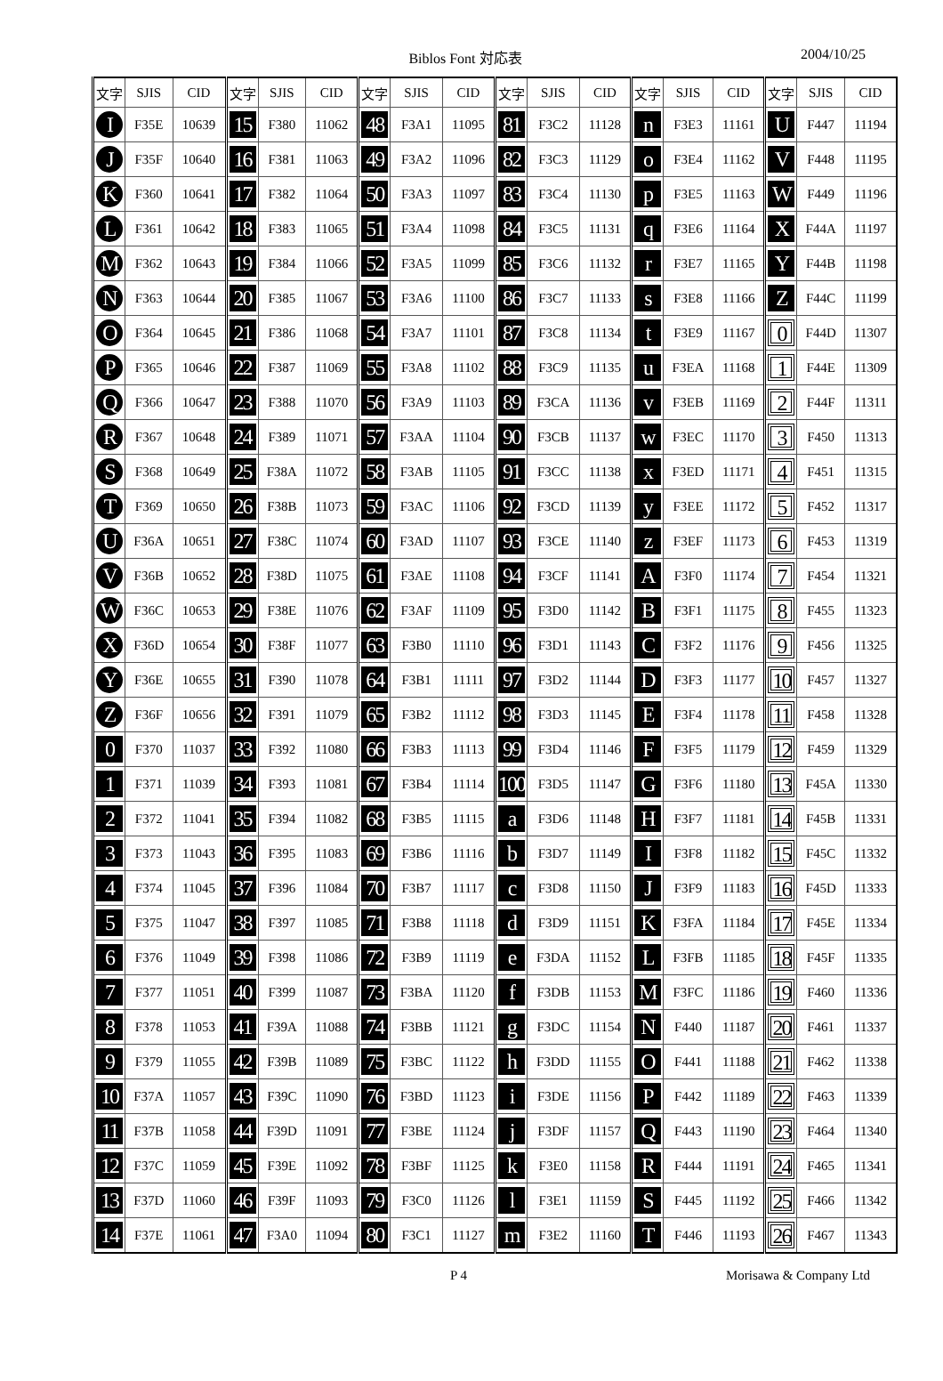Biblos Font 対応表 2004/10/25
| 文字 | SJIS | CID | 文字 | SJIS | CID | 文字 | SJIS | CID | 文字 | SJIS | CID | 文字 | SJIS | CID | 文字 | SJIS | CID |
| --- | --- | --- | --- | --- | --- | --- | --- | --- | --- | --- | --- | --- | --- | --- | --- | --- | --- |
| I | F35E | 10639 | 15 | F380 | 11062 | 48 | F3A1 | 11095 | 81 | F3C2 | 11128 | n | F3E3 | 11161 | U | F447 | 11194 |
| J | F35F | 10640 | 16 | F381 | 11063 | 49 | F3A2 | 11096 | 82 | F3C3 | 11129 | o | F3E4 | 11162 | V | F448 | 11195 |
| K | F360 | 10641 | 17 | F382 | 11064 | 50 | F3A3 | 11097 | 83 | F3C4 | 11130 | p | F3E5 | 11163 | W | F449 | 11196 |
| L | F361 | 10642 | 18 | F383 | 11065 | 51 | F3A4 | 11098 | 84 | F3C5 | 11131 | q | F3E6 | 11164 | X | F44A | 11197 |
| M | F362 | 10643 | 19 | F384 | 11066 | 52 | F3A5 | 11099 | 85 | F3C6 | 11132 | r | F3E7 | 11165 | Y | F44B | 11198 |
| N | F363 | 10644 | 20 | F385 | 11067 | 53 | F3A6 | 11100 | 86 | F3C7 | 11133 | s | F3E8 | 11166 | Z | F44C | 11199 |
| O | F364 | 10645 | 21 | F386 | 11068 | 54 | F3A7 | 11101 | 87 | F3C8 | 11134 | t | F3E9 | 11167 | 0 | F44D | 11307 |
| P | F365 | 10646 | 22 | F387 | 11069 | 55 | F3A8 | 11102 | 88 | F3C9 | 11135 | u | F3EA | 11168 | 1 | F44E | 11309 |
| Q | F366 | 10647 | 23 | F388 | 11070 | 56 | F3A9 | 11103 | 89 | F3CA | 11136 | v | F3EB | 11169 | 2 | F44F | 11311 |
| R | F367 | 10648 | 24 | F389 | 11071 | 57 | F3AA | 11104 | 90 | F3CB | 11137 | w | F3EC | 11170 | 3 | F450 | 11313 |
| S | F368 | 10649 | 25 | F38A | 11072 | 58 | F3AB | 11105 | 91 | F3CC | 11138 | x | F3ED | 11171 | 4 | F451 | 11315 |
| T | F369 | 10650 | 26 | F38B | 11073 | 59 | F3AC | 11106 | 92 | F3CD | 11139 | y | F3EE | 11172 | 5 | F452 | 11317 |
| U | F36A | 10651 | 27 | F38C | 11074 | 60 | F3AD | 11107 | 93 | F3CE | 11140 | z | F3EF | 11173 | 6 | F453 | 11319 |
| V | F36B | 10652 | 28 | F38D | 11075 | 61 | F3AE | 11108 | 94 | F3CF | 11141 | A | F3F0 | 11174 | 7 | F454 | 11321 |
| W | F36C | 10653 | 29 | F38E | 11076 | 62 | F3AF | 11109 | 95 | F3D0 | 11142 | B | F3F1 | 11175 | 8 | F455 | 11323 |
| X | F36D | 10654 | 30 | F38F | 11077 | 63 | F3B0 | 11110 | 96 | F3D1 | 11143 | C | F3F2 | 11176 | 9 | F456 | 11325 |
| Y | F36E | 10655 | 31 | F390 | 11078 | 64 | F3B1 | 11111 | 97 | F3D2 | 11144 | D | F3F3 | 11177 | 10 | F457 | 11327 |
| Z | F36F | 10656 | 32 | F391 | 11079 | 65 | F3B2 | 11112 | 98 | F3D3 | 11145 | E | F3F4 | 11178 | 11 | F458 | 11328 |
| 0 | F370 | 11037 | 33 | F392 | 11080 | 66 | F3B3 | 11113 | 99 | F3D4 | 11146 | F | F3F5 | 11179 | 12 | F459 | 11329 |
| 1 | F371 | 11039 | 34 | F393 | 11081 | 67 | F3B4 | 11114 | 100 | F3D5 | 11147 | G | F3F6 | 11180 | 13 | F45A | 11330 |
| 2 | F372 | 11041 | 35 | F394 | 11082 | 68 | F3B5 | 11115 | a | F3D6 | 11148 | H | F3F7 | 11181 | 14 | F45B | 11331 |
| 3 | F373 | 11043 | 36 | F395 | 11083 | 69 | F3B6 | 11116 | b | F3D7 | 11149 | I | F3F8 | 11182 | 15 | F45C | 11332 |
| 4 | F374 | 11045 | 37 | F396 | 11084 | 70 | F3B7 | 11117 | c | F3D8 | 11150 | J | F3F9 | 11183 | 16 | F45D | 11333 |
| 5 | F375 | 11047 | 38 | F397 | 11085 | 71 | F3B8 | 11118 | d | F3D9 | 11151 | K | F3FA | 11184 | 17 | F45E | 11334 |
| 6 | F376 | 11049 | 39 | F398 | 11086 | 72 | F3B9 | 11119 | e | F3DA | 11152 | L | F3FB | 11185 | 18 | F45F | 11335 |
| 7 | F377 | 11051 | 40 | F399 | 11087 | 73 | F3BA | 11120 | f | F3DB | 11153 | M | F3FC | 11186 | 19 | F460 | 11336 |
| 8 | F378 | 11053 | 41 | F39A | 11088 | 74 | F3BB | 11121 | g | F3DC | 11154 | N | F440 | 11187 | 20 | F461 | 11337 |
| 9 | F379 | 11055 | 42 | F39B | 11089 | 75 | F3BC | 11122 | h | F3DD | 11155 | O | F441 | 11188 | 21 | F462 | 11338 |
| 10 | F37A | 11057 | 43 | F39C | 11090 | 76 | F3BD | 11123 | i | F3DE | 11156 | P | F442 | 11189 | 22 | F463 | 11339 |
| 11 | F37B | 11058 | 44 | F39D | 11091 | 77 | F3BE | 11124 | j | F3DF | 11157 | Q | F443 | 11190 | 23 | F464 | 11340 |
| 12 | F37C | 11059 | 45 | F39E | 11092 | 78 | F3BF | 11125 | k | F3E0 | 11158 | R | F444 | 11191 | 24 | F465 | 11341 |
| 13 | F37D | 11060 | 46 | F39F | 11093 | 79 | F3C0 | 11126 | l | F3E1 | 11159 | S | F445 | 11192 | 25 | F466 | 11342 |
| 14 | F37E | 11061 | 47 | F3A0 | 11094 | 80 | F3C1 | 11127 | m | F3E2 | 11160 | T | F446 | 11193 | 26 | F467 | 11343 |
P 4 Morisawa & Company Ltd